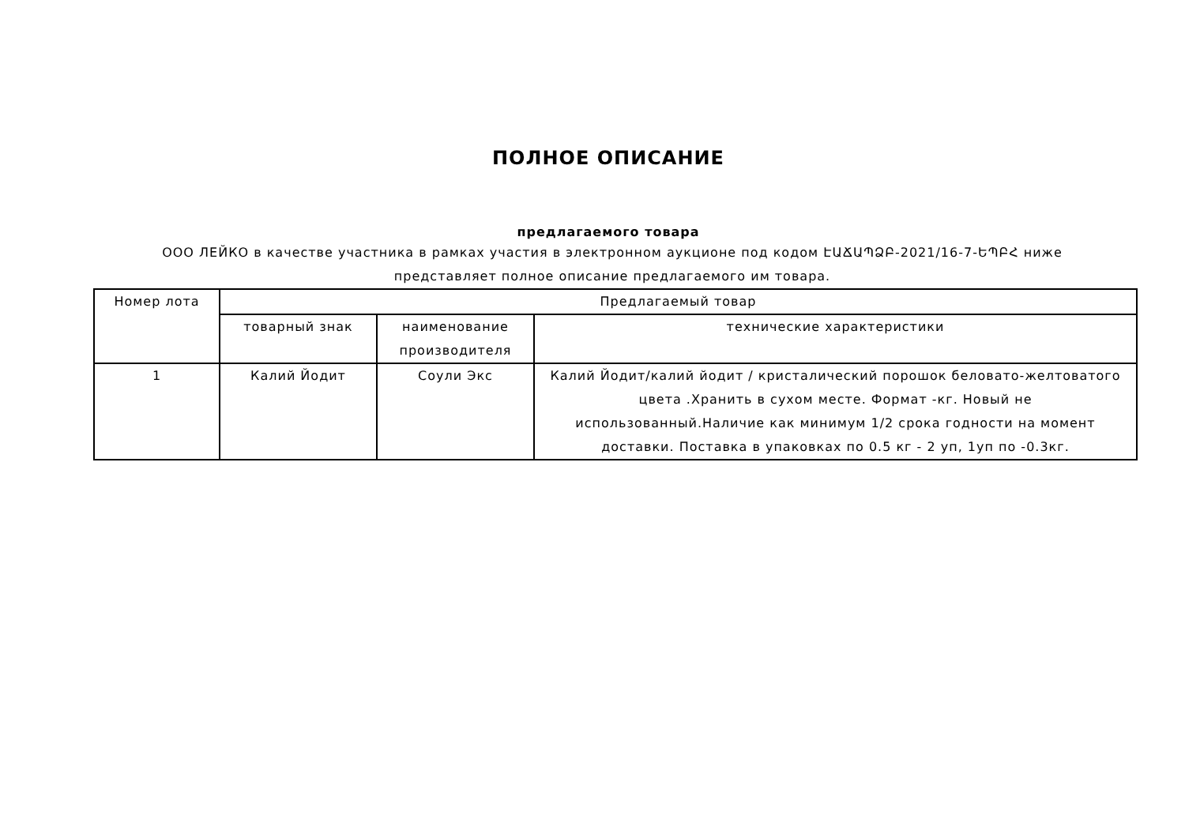ПОЛНОЕ ОПИСАНИЕ
предлагаемого товара
ООО ЛЕЙКО в качестве участника в рамках участия в электронном аукционе под кодом ԷԱՃԱՊՁԲ-2021/16-7-ԵՊԲՀ ниже представляет полное описание предлагаемого им товара.
| Номер лота | Предлагаемый товар | | |
| --- | --- | --- | --- |
| | товарный знак | наименование производителя | технические характеристики |
| 1 | Калий Йодит | Соули Экс | Калий Йодит/калий йодит / кристалический порошок беловато-желтоватого цвета .Хранить в сухом месте. Формат -кг. Новый не использованный.Наличие как минимум 1/2 срока годности на момент доставки. Поставка в упаковках по 0.5 кг - 2 уп, 1уп по -0.3кг. |